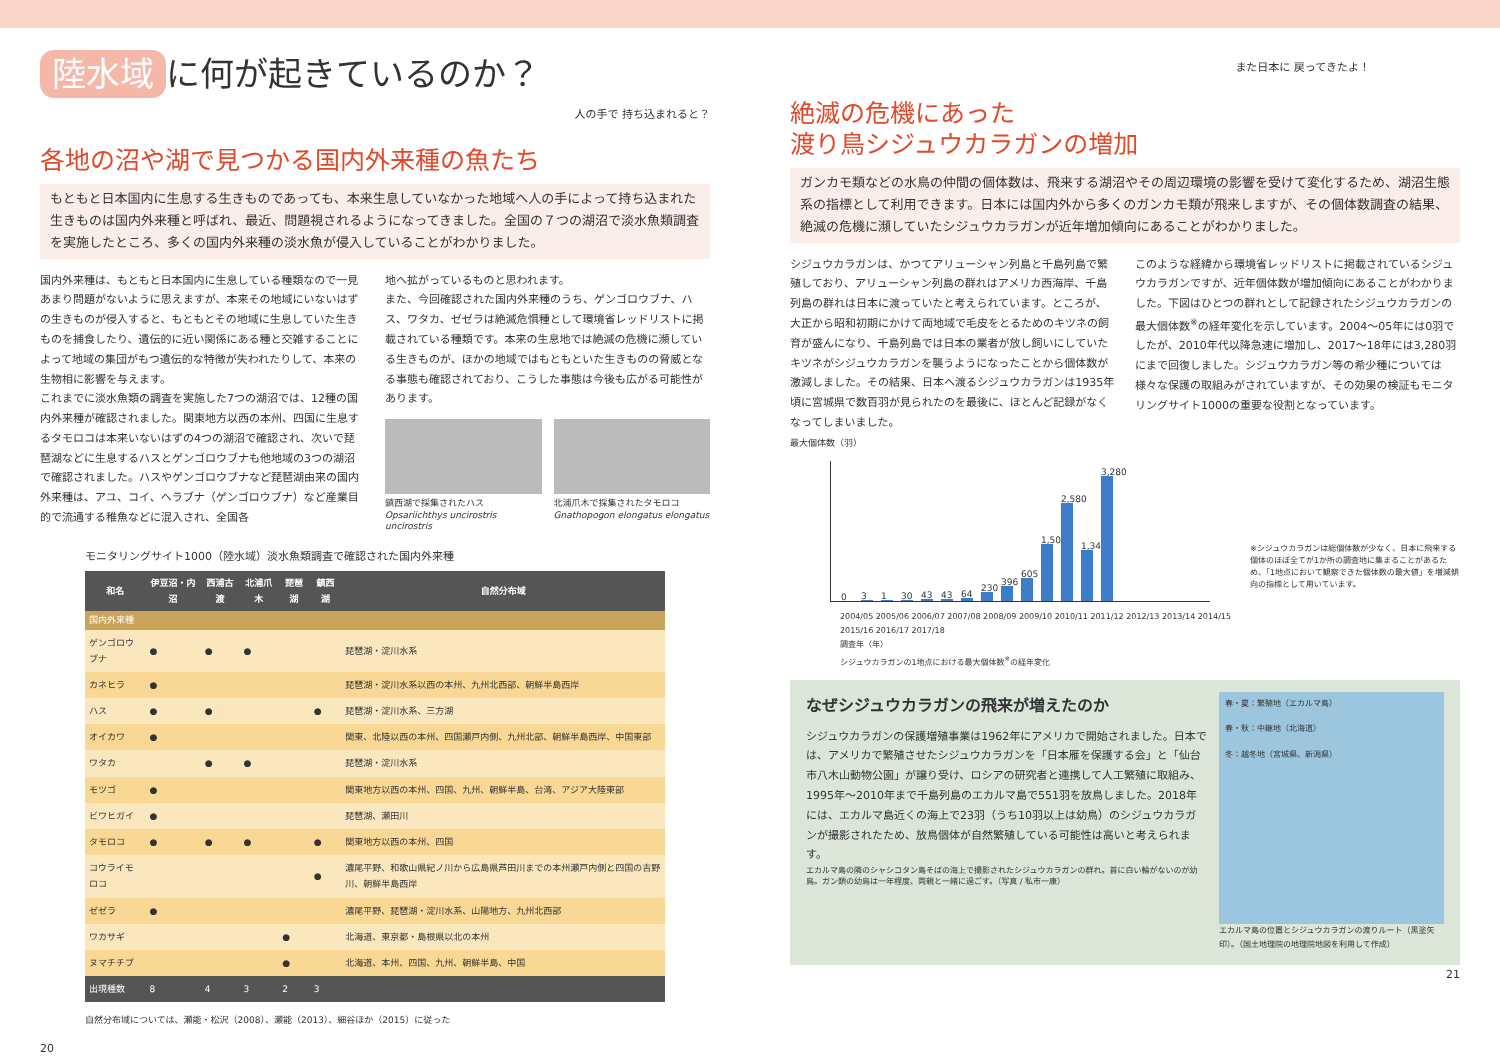陸水域 に何が起きているのか？
人の手で 持ち込まれると？
各地の沼や湖で見つかる国内外来種の魚たち
もともと日本国内に生息する生きものであっても、本来生息していなかった地域へ人の手によって持ち込まれた生きものは国内外来種と呼ばれ、最近、問題視されるようになってきました。全国の７つの湖沼で淡水魚類調査を実施したところ、多くの国内外来種の淡水魚が侵入していることがわかりました。
国内外来種は、もともと日本国内に生息している種類なので一見あまり問題がないように思えますが、本来その地域にいないはずの生きものが侵入すると、もともとその地域に生息していた生きものを捕食したり、遺伝的に近い関係にある種と交雑することによって地域の集団がもつ遺伝的な特徴が失われたりして、本来の生物相に影響を与えます。
これまでに淡水魚類の調査を実施した7つの湖沼では、12種の国内外来種が確認されました。関東地方以西の本州、四国に生息するタモロコは本来いないはずの4つの湖沼で確認され、次いで琵琶湖などに生息するハスとゲンゴロウブナも他地域の3つの湖沼で確認されました。ハスやゲンゴロウブナなど琵琶湖由来の国内外来種は、アユ、コイ、ヘラブナ（ゲンゴロウブナ）など産業目的で流通する稚魚などに混入され、全国各
地へ拡がっているものと思われます。
また、今回確認された国内外来種のうち、ゲンゴロウブナ、ハス、ワタカ、ゼゼラは絶滅危惧種として環境省レッドリストに掲載されている種類です。本来の生息地では絶滅の危機に瀕している生きものが、ほかの地域ではもともといた生きものの脅威となる事態も確認されており、こうした事態は今後も広がる可能性があります。
鎮西湖で採集されたハス
Opsariichthys uncirostris uncirostris
北浦爪木で採集されたタモロコ
Gnathopogon elongatus elongatus
モニタリングサイト1000（陸水域）淡水魚類調査で確認された国内外来種
| 和名 | 伊豆沼・内沼 | 西浦古渡 | 北浦爪木 | 琵琶湖 | 鎮西湖 | 自然分布域 |
| --- | --- | --- | --- | --- | --- | --- |
| 国内外来種 | | | | | | |
| ゲンゴロウブナ | ● | ● | ● | | | 琵琶湖・淀川水系 |
| カネヒラ | ● | | | | | 琵琶湖・淀川水系以西の本州、九州北西部、朝鮮半島西岸 |
| ハス | ● | ● | | | ● | 琵琶湖・淀川水系、三方湖 |
| オイカワ | ● | | | | | 関東、北陸以西の本州、四国瀬戸内側、九州北部、朝鮮半島西岸、中国東部 |
| ワタカ | | ● | ● | | | 琵琶湖・淀川水系 |
| モツゴ | ● | | | | | 関東地方以西の本州、四国、九州、朝鮮半島、台湾、アジア大陸東部 |
| ビワヒガイ | ● | | | | | 琵琶湖、瀬田川 |
| タモロコ | ● | ● | ● | | ● | 関東地方以西の本州、四国 |
| コウライモロコ | | | | | ● | 濃尾平野、和歌山県紀ノ川から広島県芦田川までの本州瀬戸内側と四国の吉野川、朝鮮半島西岸 |
| ゼゼラ | ● | | | | | 濃尾平野、琵琶湖・淀川水系、山陽地方、九州北西部 |
| ワカサギ | | | | ● | | 北海道、東京都・島根県以北の本州 |
| ヌマチチブ | | | | ● | | 北海道、本州、四国、九州、朝鮮半島、中国 |
| 出現種数 | 8 | 4 | 3 | 2 | 3 | |
自然分布域については、瀬能・松沢（2008）、瀬能（2013）、細谷ほか（2015）に従った
20
また日本に 戻ってきたよ！
絶滅の危機にあった
渡り鳥シジュウカラガンの増加
ガンカモ類などの水鳥の仲間の個体数は、飛来する湖沼やその周辺環境の影響を受けて変化するため、湖沼生態系の指標として利用できます。日本には国内外から多くのガンカモ類が飛来しますが、その個体数調査の結果、絶滅の危機に瀕していたシジュウカラガンが近年増加傾向にあることがわかりました。
シジュウカラガンは、かつてアリューシャン列島と千島列島で繁殖しており、アリューシャン列島の群れはアメリカ西海岸、千島列島の群れは日本に渡っていたと考えられています。ところが、大正から昭和初期にかけて両地域で毛皮をとるためのキツネの飼育が盛んになり、千島列島では日本の業者が放し飼いにしていたキツネがシジュウカラガンを襲うようになったことから個体数が激減しました。その結果、日本へ渡るシジュウカラガンは1935年頃に宮城県で数百羽が見られたのを最後に、ほとんど記録がなくなってしまいました。
このような経緯から環境省レッドリストに掲載されているシジュウカラガンですが、近年個体数が増加傾向にあることがわかりました。下図はひとつの群れとして記録されたシジュウカラガンの最大個体数<sup>※</sup>の経年変化を示しています。2004～05年には0羽でしたが、2010年代以降急速に増加し、2017～18年には3,280羽にまで回復しました。シジュウカラガン等の希少種については様々な保護の取組みがされていますが、その効果の検証もモニタリングサイト1000の重要な役割となっています。
最大個体数（羽）
0
3
1
30
43
43
64
230
396
605
1,502
2,580
1,340
3,280
2004/05 2005/06 2006/07 2007/08 2008/09 2009/10 2010/11 2011/12 2012/13 2013/14 2014/15 2015/16 2016/17 2017/18
調査年（年）
シジュウカラガンの1地点における最大個体数<sup>※</sup>の経年変化
※シジュウカラガンは総個体数が少なく、日本に飛来する個体のほぼ全てが1か所の調査地に集まることがあるため、「1地点において観察できた個体数の最大値」を増減傾向の指標として用いています。
なぜシジュウカラガンの飛来が増えたのか
シジュウカラガンの保護増殖事業は1962年にアメリカで開始されました。日本では、アメリカで繁殖させたシジュウカラガンを「日本雁を保護する会」と「仙台市八木山動物公園」が譲り受け、ロシアの研究者と連携して人工繁殖に取組み、1995年～2010年まで千島列島のエカルマ島で551羽を放鳥しました。2018年には、エカルマ島近くの海上で23羽（うち10羽以上は幼鳥）のシジュウカラガンが撮影されたため、放鳥個体が自然繁殖している可能性は高いと考えられます。
エカルマ島の隣のシャシコタン島そばの海上で撮影されたシジュウカラガンの群れ。首に白い輪がないのが幼鳥。ガン類の幼鳥は一年程度、両親と一緒に過ごす。（写真 / 私市一康）
春・夏：繁殖地（エカルマ島）
春・秋：中継地（北海道）
冬：越冬地（宮城県、新潟県）
エカルマ島の位置とシジュウカラガンの渡りルート（黒塗矢印）。（国土地理院の地理院地図を利用して作成）
21